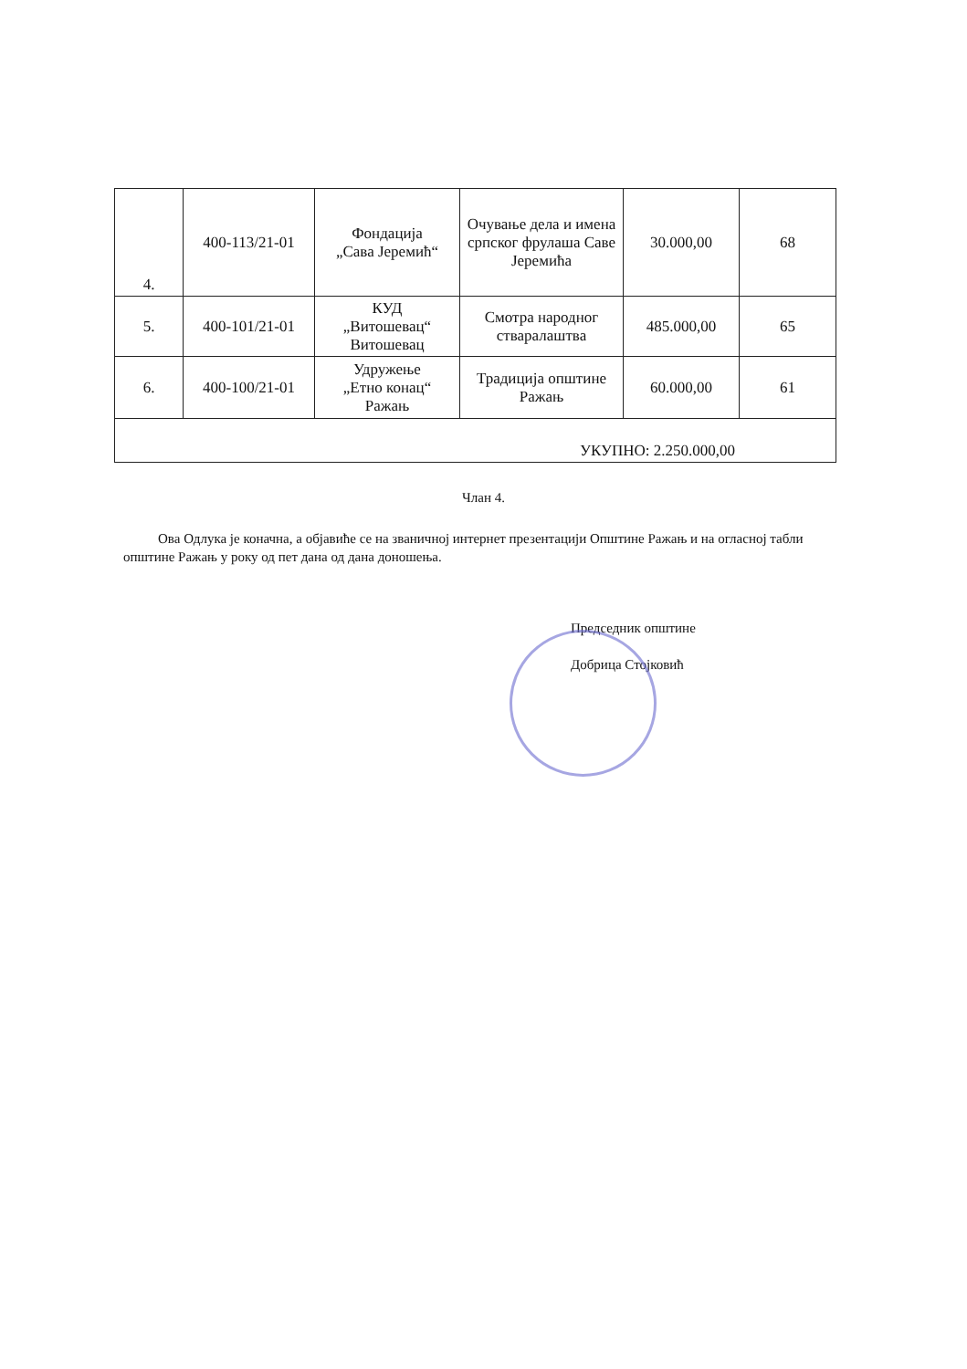| 4. | 400-113/21-01 | Фондација „Сава Јеремић“ | Очување дела и имена српског фрулаша Саве Јеремића | 30.000,00 | 68 |
| 5. | 400-101/21-01 | КУД „Витошевац“ Витошевац | Смотра народног стваралаштва | 485.000,00 | 65 |
| 6. | 400-100/21-01 | Удружење „Етно конац“ Ражањ | Традиција општине Ражањ | 60.000,00 | 61 |
| УКУПНО: 2.250.000,00 | | | | | |
Члан 4.
Ова Одлука је коначна, а објавиће се на званичној интернет презентацији Општине Ражањ и на огласној табли општине Ражањ у року од пет дана од дана доношења.
Председник општине
Добрица Стојковић